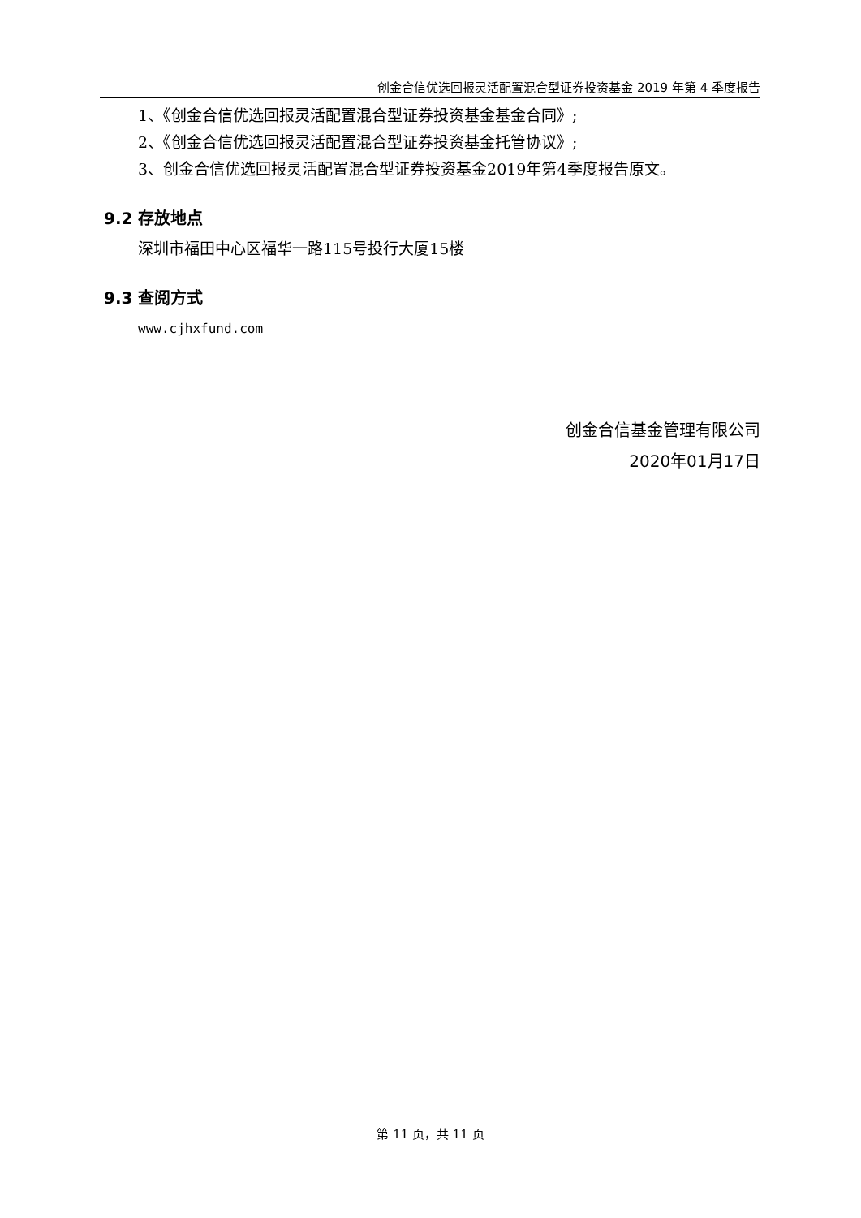创金合信优选回报灵活配置混合型证券投资基金 2019 年第 4 季度报告
1、《创金合信优选回报灵活配置混合型证券投资基金基金合同》;
2、《创金合信优选回报灵活配置混合型证券投资基金托管协议》;
3、创金合信优选回报灵活配置混合型证券投资基金2019年第4季度报告原文。
9.2 存放地点
深圳市福田中心区福华一路115号投行大厦15楼
9.3 查阅方式
www.cjhxfund.com
创金合信基金管理有限公司
2020年01月17日
第 11 页，共 11 页